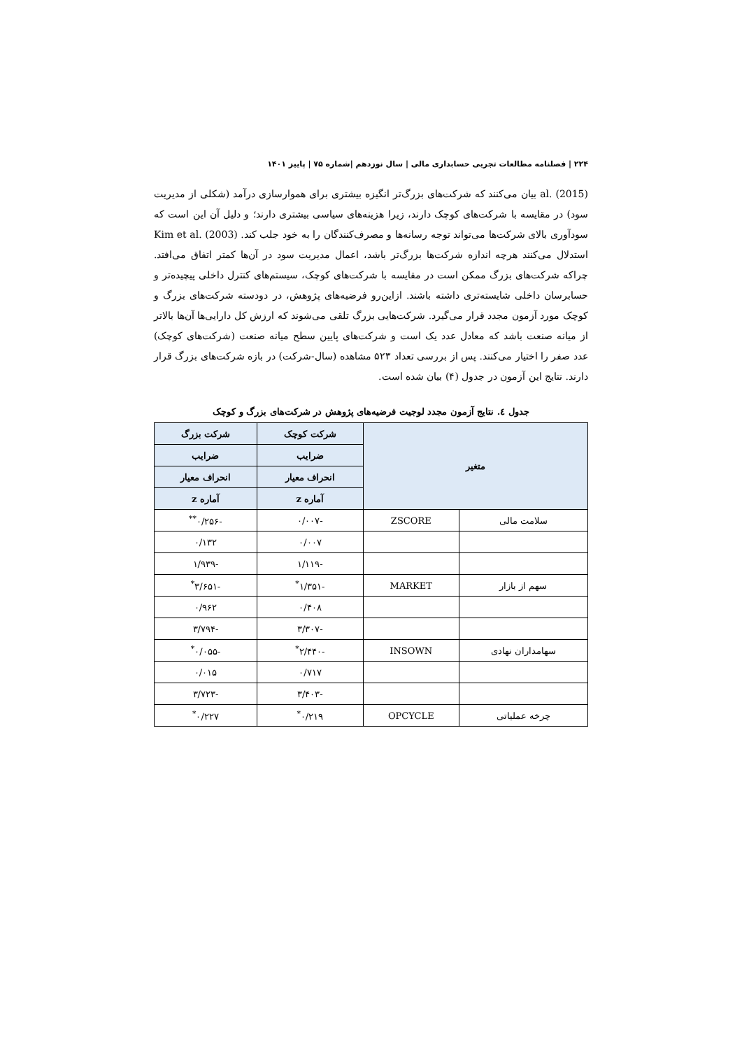۲۲۴ | فصلنامه مطالعات تجربی حسابداری مالی | سال نوزدهم |شماره ۷۵ | پاییز ۱۴۰۱
al. (2015) بیان می‌کنند که شرکت‌های بزرگ‌تر انگیزه بیشتری برای هموارسازی درآمد (شکلی از مدیریت سود) در مقایسه با شرکت‌های کوچک دارند، زیرا هزینه‌های سیاسی بیشتری دارند؛ و دلیل آن این است که سودآوری بالای شرکت‌ها می‌تواند توجه رسانه‌ها و مصرف‌کنندگان را به خود جلب کند. Kim et al. (2003) استدلال می‌کنند هرچه اندازه شرکت‌ها بزرگ‌تر باشد، اعمال مدیریت سود در آن‌ها کمتر اتفاق می‌افتد. چراکه شرکت‌های بزرگ ممکن است در مقایسه با شرکت‌های کوچک، سیستم‌های کنترل داخلی پیچیده‌تر و حسابرسان داخلی شایسته‌تری داشته باشند. ازاین‌رو فرضیه‌های پژوهش، در دودسته شرکت‌های بزرگ و کوچک مورد آزمون مجدد قرار می‌گیرد. شرکت‌هایی بزرگ تلقی می‌شوند که ارزش کل دارایی‌ها آن‌ها بالاتر از میانه صنعت باشد که معادل عدد یک است و شرکت‌های پایین سطح میانه صنعت (شرکت‌های کوچک) عدد صفر را اختیار می‌کنند. پس از بررسی تعداد ۵۲۳ مشاهده (سال-شرکت) در بازه شرکت‌های بزرگ قرار دارند. نتایج این آزمون در جدول (۴) بیان شده است.
جدول ٤. نتایج آزمون مجدد لوجیت فرضیه‌های پژوهش در شرکت‌های بزرگ و کوچک
| متغیر | | شرکت کوچک | شرکت بزرگ |
| --- | --- | --- | --- |
| | | ضرایب | ضرایب |
| | | انحراف معیار | انحراف معیار |
| | | آماره z | آماره z |
| سلامت مالی | ZSCORE | -۰/۰۰۷ | -۰/۲۵۶<sup>**</sup> |
| | | ۰/۰۰۷ | ۰/۱۳۲ |
| | | -۱/۱۱۹ | -۱/۹۳۹ |
| سهم از بازار | MARKET | -۱/۳۵۱<sup>*</sup> | -۳/۶۵۱<sup>*</sup> |
| | | ۰/۴۰۸ | ۰/۹۶۲ |
| | | -۳/۳۰۷ | -۳/۷۹۴ |
| سهامداران نهادی | INSOWN | -۲/۴۴۰<sup>*</sup> | -۰/۰۵۵<sup>*</sup> |
| | | ۰/۷۱۷ | ۰/۰۱۵ |
| | | -۳/۴۰۳ | -۳/۷۲۳ |
| چرخه عملیاتی | OPCYCLE | ۰/۲۱۹<sup>*</sup> | ۰/۲۲۷<sup>*</sup> |